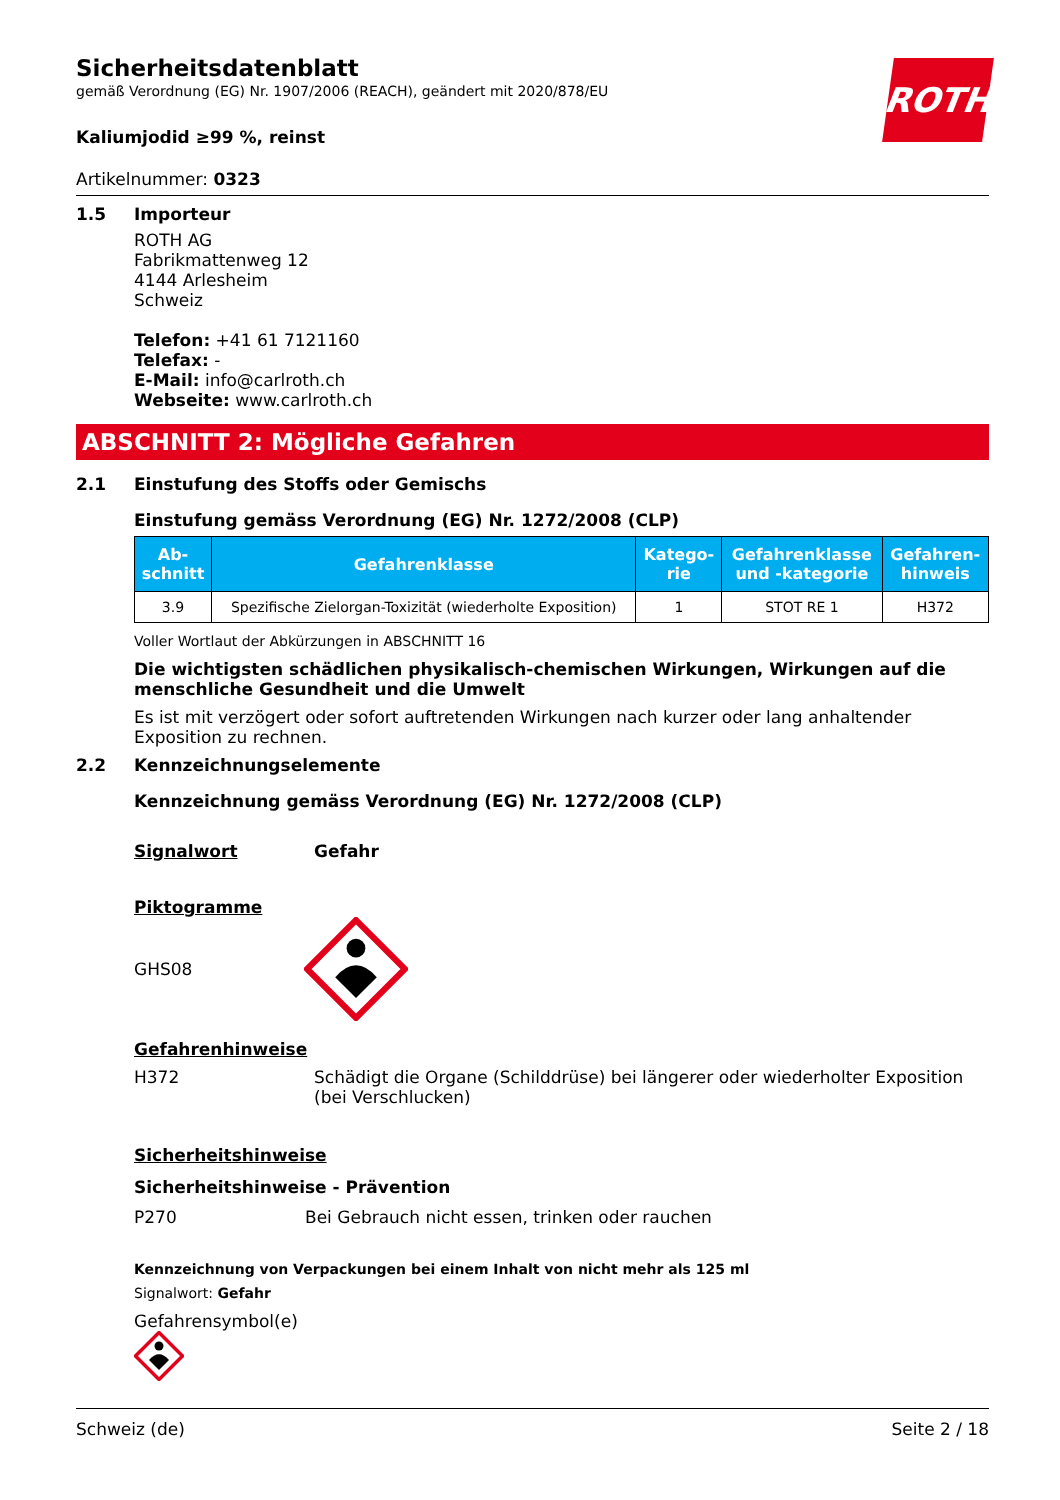ROTH
Sicherheitsdatenblatt
gemäß Verordnung (EG) Nr. 1907/2006 (REACH), geändert mit 2020/878/EU
Kaliumjodid ≥99 %, reinst
Artikelnummer: 0323
1.5 Importeur
ROTH AG
Fabrikmattenweg 12
4144 Arlesheim
Schweiz
Telefon: +41 61 7121160
Telefax: -
E-Mail: info@carlroth.ch
Webseite: www.carlroth.ch
ABSCHNITT 2: Mögliche Gefahren
2.1 Einstufung des Stoffs oder Gemischs
Einstufung gemäss Verordnung (EG) Nr. 1272/2008 (CLP)
| Ab- schnitt | Gefahrenklasse | Katego- rie | Gefahrenklasse und -kategorie | Gefahren- hinweis |
| --- | --- | --- | --- | --- |
| 3.9 | Spezifische Zielorgan-Toxizität (wiederholte Exposition) | 1 | STOT RE 1 | H372 |
Voller Wortlaut der Abkürzungen in ABSCHNITT 16
Die wichtigsten schädlichen physikalisch-chemischen Wirkungen, Wirkungen auf die menschliche Gesundheit und die Umwelt
Es ist mit verzögert oder sofort auftretenden Wirkungen nach kurzer oder lang anhaltender Exposition zu rechnen.
2.2 Kennzeichnungselemente
Kennzeichnung gemäss Verordnung (EG) Nr. 1272/2008 (CLP)
Signalwort Gefahr
Piktogramme
GHS08
Gefahrenhinweise
H372 Schädigt die Organe (Schilddrüse) bei längerer oder wiederholter Exposition (bei Verschlucken)
Sicherheitshinweise
Sicherheitshinweise - Prävention
P270 Bei Gebrauch nicht essen, trinken oder rauchen
Kennzeichnung von Verpackungen bei einem Inhalt von nicht mehr als 125 ml
Signalwort: Gefahr
Gefahrensymbol(e)
Schweiz (de) Seite 2 / 18